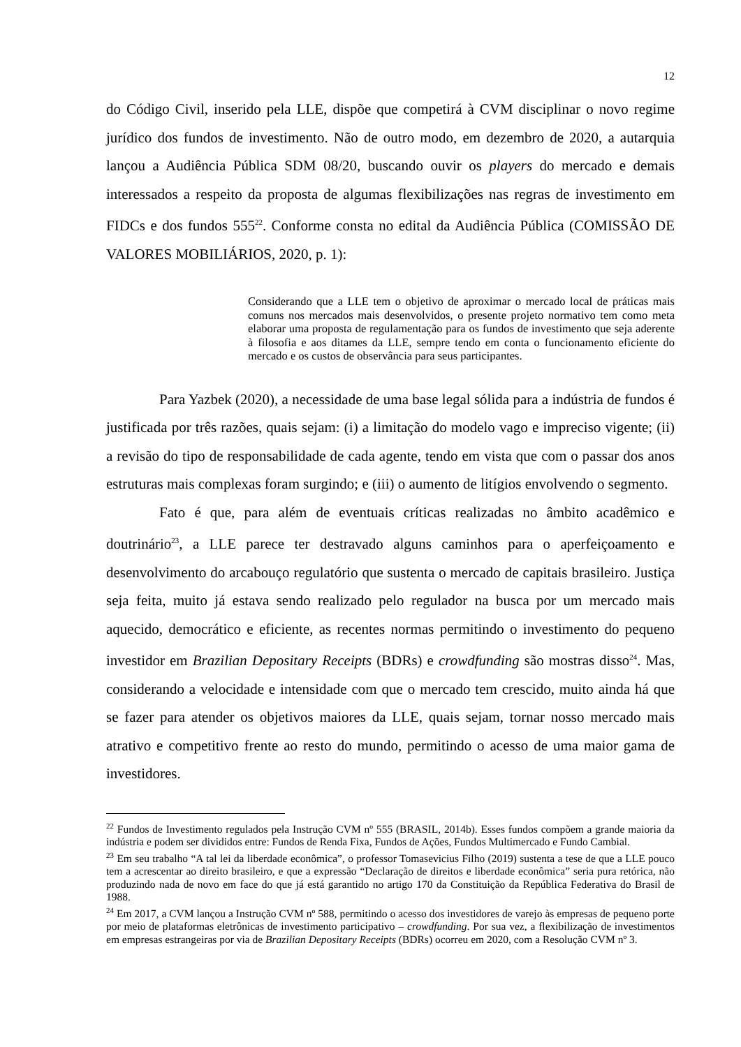12
do Código Civil, inserido pela LLE, dispõe que competirá à CVM disciplinar o novo regime jurídico dos fundos de investimento. Não de outro modo, em dezembro de 2020, a autarquia lançou a Audiência Pública SDM 08/20, buscando ouvir os players do mercado e demais interessados a respeito da proposta de algumas flexibilizações nas regras de investimento em FIDCs e dos fundos 555<sup>22</sup>. Conforme consta no edital da Audiência Pública (COMISSÃO DE VALORES MOBILIÁRIOS, 2020, p. 1):
Considerando que a LLE tem o objetivo de aproximar o mercado local de práticas mais comuns nos mercados mais desenvolvidos, o presente projeto normativo tem como meta elaborar uma proposta de regulamentação para os fundos de investimento que seja aderente à filosofia e aos ditames da LLE, sempre tendo em conta o funcionamento eficiente do mercado e os custos de observância para seus participantes.
Para Yazbek (2020), a necessidade de uma base legal sólida para a indústria de fundos é justificada por três razões, quais sejam: (i) a limitação do modelo vago e impreciso vigente; (ii) a revisão do tipo de responsabilidade de cada agente, tendo em vista que com o passar dos anos estruturas mais complexas foram surgindo; e (iii) o aumento de litígios envolvendo o segmento.
Fato é que, para além de eventuais críticas realizadas no âmbito acadêmico e doutrinário<sup>23</sup>, a LLE parece ter destravado alguns caminhos para o aperfeiçoamento e desenvolvimento do arcabouço regulatório que sustenta o mercado de capitais brasileiro. Justiça seja feita, muito já estava sendo realizado pelo regulador na busca por um mercado mais aquecido, democrático e eficiente, as recentes normas permitindo o investimento do pequeno investidor em Brazilian Depositary Receipts (BDRs) e crowdfunding são mostras disso<sup>24</sup>. Mas, considerando a velocidade e intensidade com que o mercado tem crescido, muito ainda há que se fazer para atender os objetivos maiores da LLE, quais sejam, tornar nosso mercado mais atrativo e competitivo frente ao resto do mundo, permitindo o acesso de uma maior gama de investidores.
<sup>22</sup> Fundos de Investimento regulados pela Instrução CVM nº 555 (BRASIL, 2014b). Esses fundos compõem a grande maioria da indústria e podem ser divididos entre: Fundos de Renda Fixa, Fundos de Ações, Fundos Multimercado e Fundo Cambial.
<sup>23</sup> Em seu trabalho “A tal lei da liberdade econômica”, o professor Tomasevicius Filho (2019) sustenta a tese de que a LLE pouco tem a acrescentar ao direito brasileiro, e que a expressão “Declaração de direitos e liberdade econômica” seria pura retórica, não produzindo nada de novo em face do que já está garantido no artigo 170 da Constituição da República Federativa do Brasil de 1988.
<sup>24</sup> Em 2017, a CVM lançou a Instrução CVM nº 588, permitindo o acesso dos investidores de varejo às empresas de pequeno porte por meio de plataformas eletrônicas de investimento participativo – crowdfunding. Por sua vez, a flexibilização de investimentos em empresas estrangeiras por via de Brazilian Depositary Receipts (BDRs) ocorreu em 2020, com a Resolução CVM nº 3.